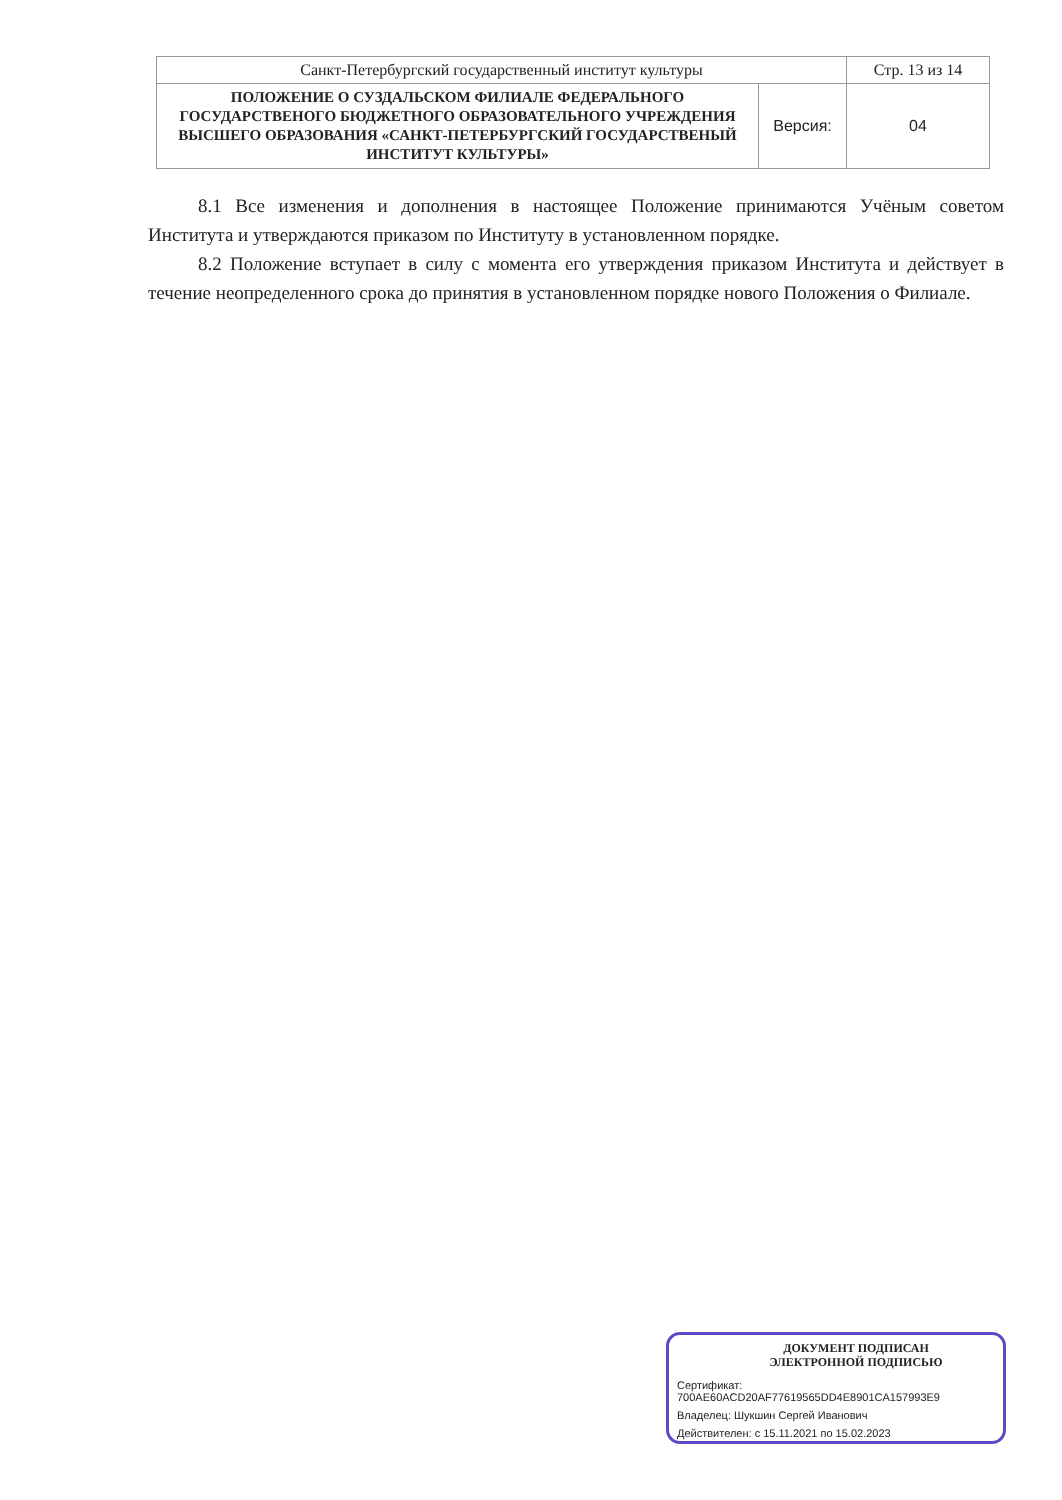| Санкт-Петербургский государственный институт культуры | | Стр. 13 из 14 |
| ПОЛОЖЕНИЕ О СУЗДАЛЬСКОМ ФИЛИАЛЕ ФЕДЕРАЛЬНОГО ГОСУДАРСТВЕНОГО БЮДЖЕТНОГО ОБРАЗОВАТЕЛЬНОГО УЧРЕЖДЕНИЯ ВЫСШЕГО ОБРАЗОВАНИЯ «САНКТ-ПЕТЕРБУРГСКИЙ ГОСУДАРСТВЕНЫЙ ИНСТИТУТ КУЛЬТУРЫ» | Версия: | 04 |
8.1 Все изменения и дополнения в настоящее Положение принимаются Учёным советом Института и утверждаются приказом по Институту в установленном порядке.
8.2 Положение вступает в силу с момента его утверждения приказом Института и действует в течение неопределенного срока до принятия в установленном порядке нового Положения о Филиале.
ДОКУМЕНТ ПОДПИСАН
ЭЛЕКТРОННОЙ ПОДПИСЬЮ
Сертификат: 700AE60ACD20AF77619565DD4E8901CA157993E9
Владелец: Шукшин Сергей Иванович
Действителен: с 15.11.2021 по 15.02.2023